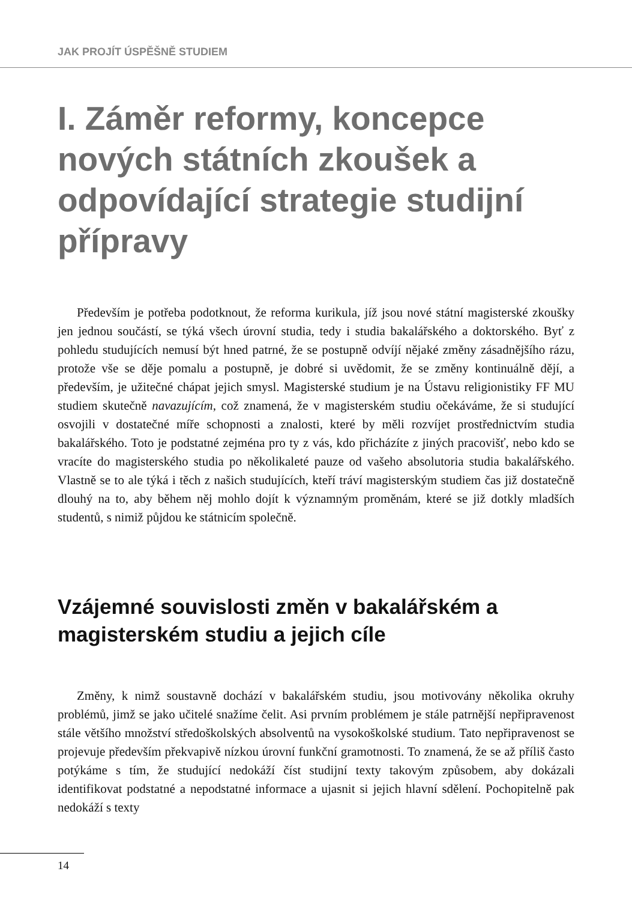JAK PROJÍT ÚSPĚŠNĚ STUDIEM
I. Záměr reformy, koncepce nových státních zkoušek a odpovídající strategie studijní přípravy
Především je potřeba podotknout, že reforma kurikula, jíž jsou nové státní magisterské zkoušky jen jednou součástí, se týká všech úrovní studia, tedy i studia bakalářského a doktorského. Byť z pohledu studujících nemusí být hned patrné, že se postupně odvíjí nějaké změny zásadnějšího rázu, protože vše se děje pomalu a postupně, je dobré si uvědomit, že se změny kontinuálně dějí, a především, je užitečné chápat jejich smysl. Magisterské studium je na Ústavu religionistiky FF MU studiem skutečně navazujícím, což znamená, že v magisterském studiu očekáváme, že si studující osvojili v dostatečné míře schopnosti a znalosti, které by měli rozvíjet prostřednictvím studia bakalářského. Toto je podstatné zejména pro ty z vás, kdo přicházíte z jiných pracovišť, nebo kdo se vracíte do magisterského studia po několikaleté pauze od vašeho absolutoria studia bakalářského. Vlastně se to ale týká i těch z našich studujících, kteří tráví magisterským studiem čas již dostatečně dlouhý na to, aby během něj mohlo dojít k významným proměnám, které se již dotkly mladších studentů, s nimiž půjdou ke státnicím společně.
Vzájemné souvislosti změn v bakalářském a magisterském studiu a jejich cíle
Změny, k nimž soustavně dochází v bakalářském studiu, jsou motivovány několika okruhy problémů, jimž se jako učitelé snažíme čelit. Asi prvním problémem je stále patrnější nepřipravenost stále většího množství středoškolských absolventů na vysokoškolské studium. Tato nepřipravenost se projevuje především překvapivě nízkou úrovní funkční gramotnosti. To znamená, že se až příliš často potýkáme s tím, že studující nedokáží číst studijní texty takovým způsobem, aby dokázali identifikovat podstatné a nepodstatné informace a ujasnit si jejich hlavní sdělení. Pochopitelně pak nedokáží s texty
14